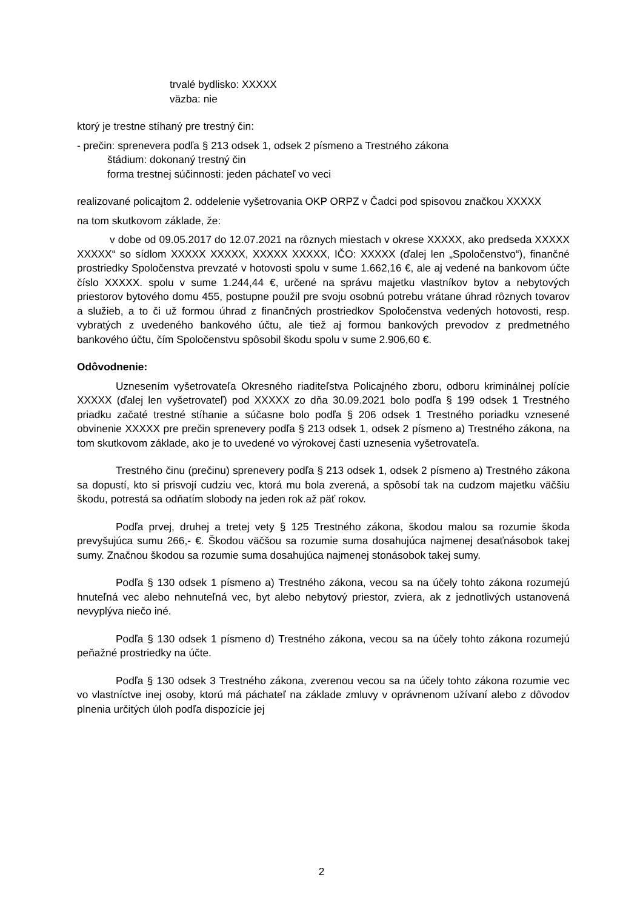trvalé bydlisko: XXXXX
väzba: nie
ktorý je trestne stíhaný pre trestný čin:
- prečin: sprenevera podľa § 213 odsek 1, odsek 2 písmeno a Trestného zákona
štádium: dokonaný trestný čin
forma trestnej súčinnosti: jeden páchateľ vo veci
realizované policajtom 2. oddelenie vyšetrovania OKP ORPZ v Čadci pod spisovou značkou XXXXX
na tom skutkovom základe, že:
v dobe od 09.05.2017 do 12.07.2021 na rôznych miestach v okrese XXXXX, ako predseda XXXXX XXXXX“ so sídlom XXXXX XXXXX, XXXXX XXXXX, IČO: XXXXX (ďalej len „Spoločenstvo“), finančné prostriedky Spoločenstva prevzaté v hotovosti spolu v sume 1.662,16 €, ale aj vedené na bankovom účte číslo XXXXX. spolu v sume 1.244,44 €, určené na správu majetku vlastníkov bytov a nebytových priestorov bytového domu 455, postupne použil pre svoju osobnú potrebu vrátane úhrad rôznych tovarov a služieb, a to či už formou úhrad z finančných prostriedkov Spoločenstva vedených hotovosti, resp. vybratých z uvedeného bankového účtu, ale tiež aj formou bankových prevodov z predmetného bankového účtu, čím Spoločenstvu spôsobil škodu spolu v sume 2.906,60 €.
Odôvodnenie:
Uznesením vyšetrovateľa Okresného riaditeľstva Policajného zboru, odboru kriminálnej polície XXXXX (ďalej len vyšetrovateľ) pod XXXXX zo dňa 30.09.2021 bolo podľa § 199 odsek 1 Trestného priadku začaté trestné stíhanie a súčasne bolo podľa § 206 odsek 1 Trestného poriadku vznesené obvinenie XXXXX pre prečin sprenevery podľa § 213 odsek 1, odsek 2 písmeno a) Trestného zákona, na tom skutkovom základe, ako je to uvedené vo výrokovej časti uznesenia vyšetrovateľa.
Trestného činu (prečinu) sprenevery podľa § 213 odsek 1, odsek 2 písmeno a) Trestného zákona sa dopustí, kto si prisvojí cudziu vec, ktorá mu bola zverená, a spôsobí tak na cudzom majetku väčšiu škodu, potrestá sa odňatím slobody na jeden rok až päť rokov.
Podľa prvej, druhej a tretej vety § 125 Trestného zákona, škodou malou sa rozumie škoda prevyšujúca sumu 266,- €. Škodou väčšou sa rozumie suma dosahujúca najmenej desaťnásobok takej sumy. Značnou škodou sa rozumie suma dosahujúca najmenej stonásobok takej sumy.
Podľa § 130 odsek 1 písmeno a) Trestného zákona, vecou sa na účely tohto zákona rozumejú hnuteľná vec alebo nehnuteľná vec, byt alebo nebytový priestor, zviera, ak z jednotlivých ustanovená nevyplýva niečo iné.
Podľa § 130 odsek 1 písmeno d) Trestného zákona, vecou sa na účely tohto zákona rozumejú peňažné prostriedky na účte.
Podľa § 130 odsek 3 Trestného zákona, zverenou vecou sa na účely tohto zákona rozumie vec vo vlastníctve inej osoby, ktorú má páchateľ na základe zmluvy v oprávnenom užívaní alebo z dôvodov plnenia určitých úloh podľa dispozície jej
2